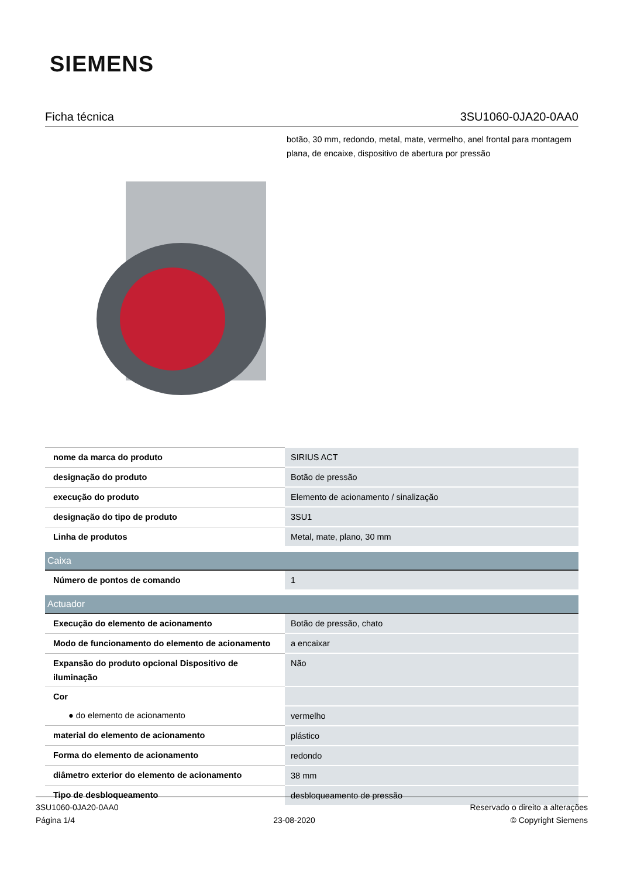SIEMENS
Ficha técnica 3SU1060-0JA20-0AA0
botão, 30 mm, redondo, metal, mate, vermelho, anel frontal para montagem plana, de encaixe, dispositivo de abertura por pressão
| nome da marca do produto | SIRIUS ACT |
| designação do produto | Botão de pressão |
| execução do produto | Elemento de acionamento / sinalização |
| designação do tipo de produto | 3SU1 |
| Linha de produtos | Metal, mate, plano, 30 mm |
| Caixa | |
| Número de pontos de comando | 1 |
| Actuador | |
| Execução do elemento de acionamento | Botão de pressão, chato |
| Modo de funcionamento do elemento de acionamento | a encaixar |
| Expansão do produto opcional Dispositivo de iluminação | Não |
| Cor | |
| ● do elemento de acionamento | vermelho |
| material do elemento de acionamento | plástico |
| Forma do elemento de acionamento | redondo |
| diâmetro exterior do elemento de acionamento | 38 mm |
| Tipo de desbloqueamento | desbloqueamento de pressão |
3SU1060-0JA20-0AA0
Página 1/4
23-08-2020
Reservado o direito a alterações
© Copyright Siemens